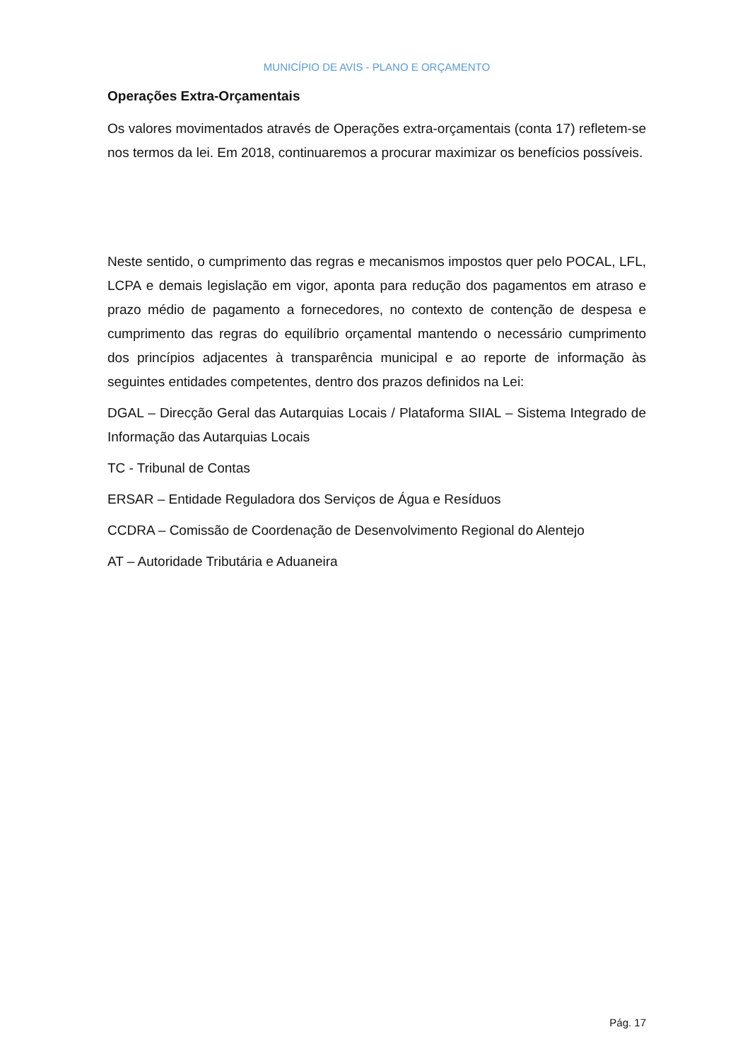MUNICÍPIO DE AVIS - PLANO E ORÇAMENTO
Operações Extra-Orçamentais
Os valores movimentados através de Operações extra-orçamentais (conta 17) refletem-se nos termos da lei. Em 2018, continuaremos a procurar maximizar os benefícios possíveis.
Neste sentido, o cumprimento das regras e mecanismos impostos quer pelo POCAL, LFL, LCPA e demais legislação em vigor, aponta para redução dos pagamentos em atraso e prazo médio de pagamento a fornecedores, no contexto de contenção de despesa e cumprimento das regras do equilíbrio orçamental mantendo o necessário cumprimento dos princípios adjacentes à transparência municipal e ao reporte de informação às seguintes entidades competentes, dentro dos prazos definidos na Lei:
DGAL – Direcção Geral das Autarquias Locais / Plataforma SIIAL – Sistema Integrado de Informação das Autarquias Locais
TC - Tribunal de Contas
ERSAR – Entidade Reguladora dos Serviços de Água e Resíduos
CCDRA – Comissão de Coordenação de Desenvolvimento Regional do Alentejo
AT – Autoridade Tributária e Aduaneira
Pág. 17